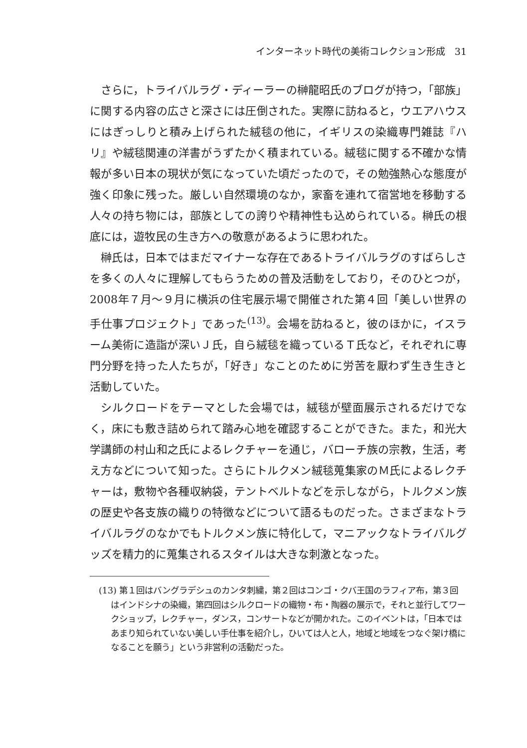インターネット時代の美術コレクション形成　31
さらに，トライバルラグ・ディーラーの榊龍昭氏のブログが持つ，「部族」に関する内容の広さと深さには圧倒された。実際に訪ねると，ウエアハウスにはぎっしりと積み上げられた絨毯の他に，イギリスの染織専門雑誌『ハリ』や絨毯関連の洋書がうずたかく積まれている。絨毯に関する不確かな情報が多い日本の現状が気になっていた頃だったので，その勉強熱心な態度が強く印象に残った。厳しい自然環境のなか，家畜を連れて宿営地を移動する人々の持ち物には，部族としての誇りや精神性も込められている。榊氏の根底には，遊牧民の生き方への敬意があるように思われた。
榊氏は，日本ではまだマイナーな存在であるトライバルラグのすばらしさを多くの人々に理解してもらうための普及活動をしており，そのひとつが，2008年７月～９月に横浜の住宅展示場で開催された第４回「美しい世界の手仕事プロジェクト」であった<sup>(13)</sup>。会場を訪ねると，彼のほかに，イスラーム美術に造詣が深いＪ氏，自ら絨毯を織っているＴ氏など，それぞれに専門分野を持った人たちが，「好き」なことのために労苦を厭わず生き生きと活動していた。
シルクロードをテーマとした会場では，絨毯が壁面展示されるだけでなく，床にも敷き詰められて踏み心地を確認することができた。また，和光大学講師の村山和之氏によるレクチャーを通じ，バローチ族の宗教，生活，考え方などについて知った。さらにトルクメン絨毯蒐集家のＭ氏によるレクチャーは，敷物や各種収納袋，テントベルトなどを示しながら，トルクメン族の歴史や各支族の織りの特徴などについて語るものだった。さまざまなトライバルラグのなかでもトルクメン族に特化して，マニアックなトライバルグッズを精力的に蒐集されるスタイルは大きな刺激となった。
(13) 第１回はバングラデシュのカンタ刺繍，第２回はコンゴ・クバ王国のラフィア布，第３回はインドシナの染織，第四回はシルクロードの織物・布・陶器の展示で，それと並行してワークショップ，レクチャー，ダンス，コンサートなどが開かれた。このイベントは，「日本ではあまり知られていない美しい手仕事を紹介し，ひいては人と人，地域と地域をつなぐ架け橋になることを願う」という非営利の活動だった。